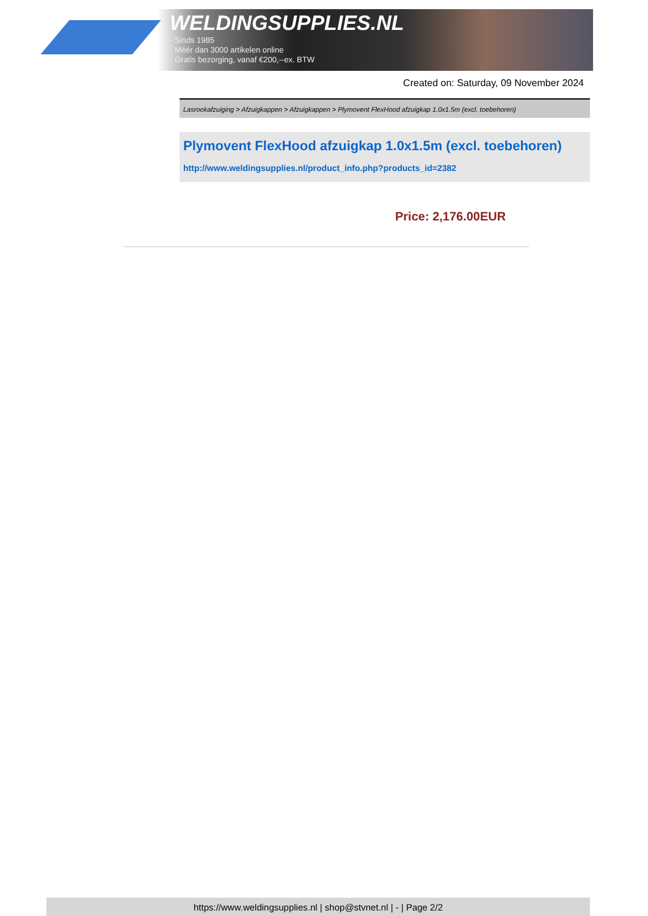WELDINGSUPPLIES.NL
- Sinds 1985
- Méér dan 3000 artikelen online
- Gratis bezorging, vanaf €200,--ex. BTW
Created on: Saturday, 09 November 2024
Lasrookafzuiging > Afzuigkappen > Afzuigkappen > Plymovent FlexHood afzuigkap 1.0x1.5m (excl. toebehoren)
Plymovent FlexHood afzuigkap 1.0x1.5m (excl. toebehoren)
http://www.weldingsupplies.nl/product_info.php?products_id=2382
Price: 2,176.00EUR
https://www.weldingsupplies.nl | shop@stvnet.nl | - | Page 2/2